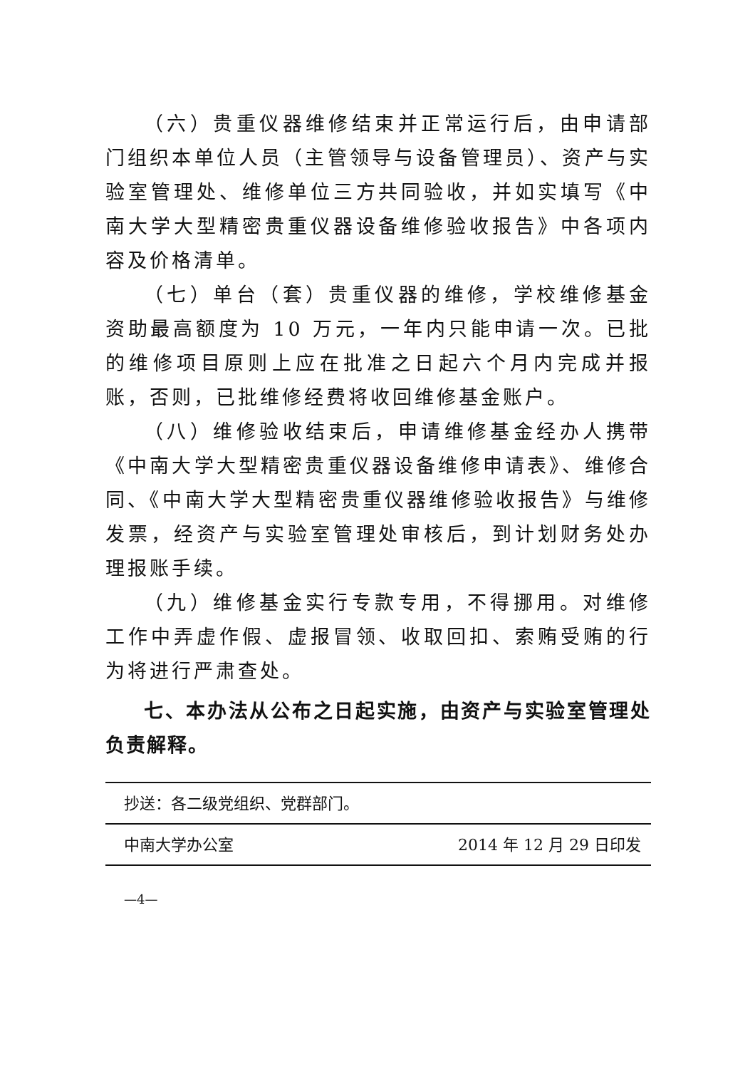（六）贵重仪器维修结束并正常运行后，由申请部门组织本单位人员（主管领导与设备管理员）、资产与实验室管理处、维修单位三方共同验收，并如实填写《中南大学大型精密贵重仪器设备维修验收报告》中各项内容及价格清单。
（七）单台（套）贵重仪器的维修，学校维修基金资助最高额度为 10 万元，一年内只能申请一次。已批的维修项目原则上应在批准之日起六个月内完成并报账，否则，已批维修经费将收回维修基金账户。
（八）维修验收结束后，申请维修基金经办人携带《中南大学大型精密贵重仪器设备维修申请表》、维修合同、《中南大学大型精密贵重仪器维修验收报告》与维修发票，经资产与实验室管理处审核后，到计划财务处办理报账手续。
（九）维修基金实行专款专用，不得挪用。对维修工作中弄虚作假、虚报冒领、收取回扣、索贿受贿的行为将进行严肃查处。
七、本办法从公布之日起实施，由资产与实验室管理处负责解释。
抄送：各二级党组织、党群部门。
中南大学办公室 2014 年 12 月 29 日印发
—4—